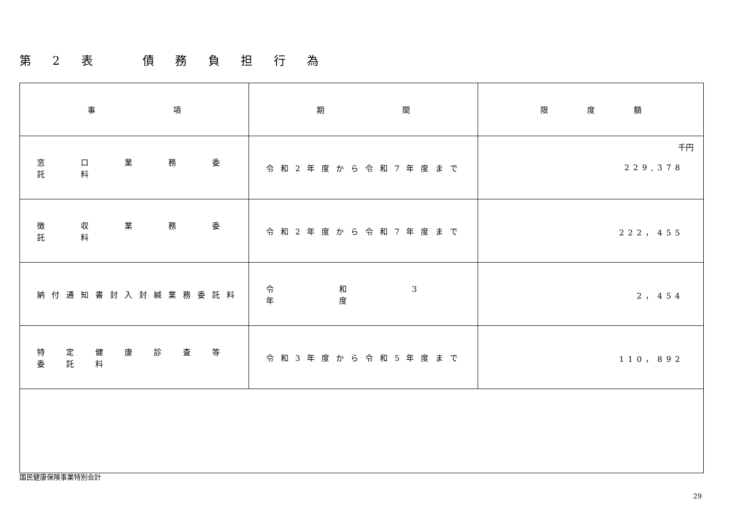第 2 表　　債 務 負 担 行 為
| 事 項 | 期 間 | 限 度 額 |
| --- | --- | --- |
| 窓 口 業 務 委 託 料 | 令和2年度から令和7年度まで | 千円 229,378 |
| 徴 収 業 務 委 託 料 | 令和2年度から令和7年度まで | 222，455 |
| 納付通知書封入封緘業務委託料 | 令 和 3 年 度 | 2，454 |
| 特 定 健 康 診 査 等 委 託 料 | 令和3年度から令和5年度まで | 110，892 |
国民健康保険事業特別会計
29